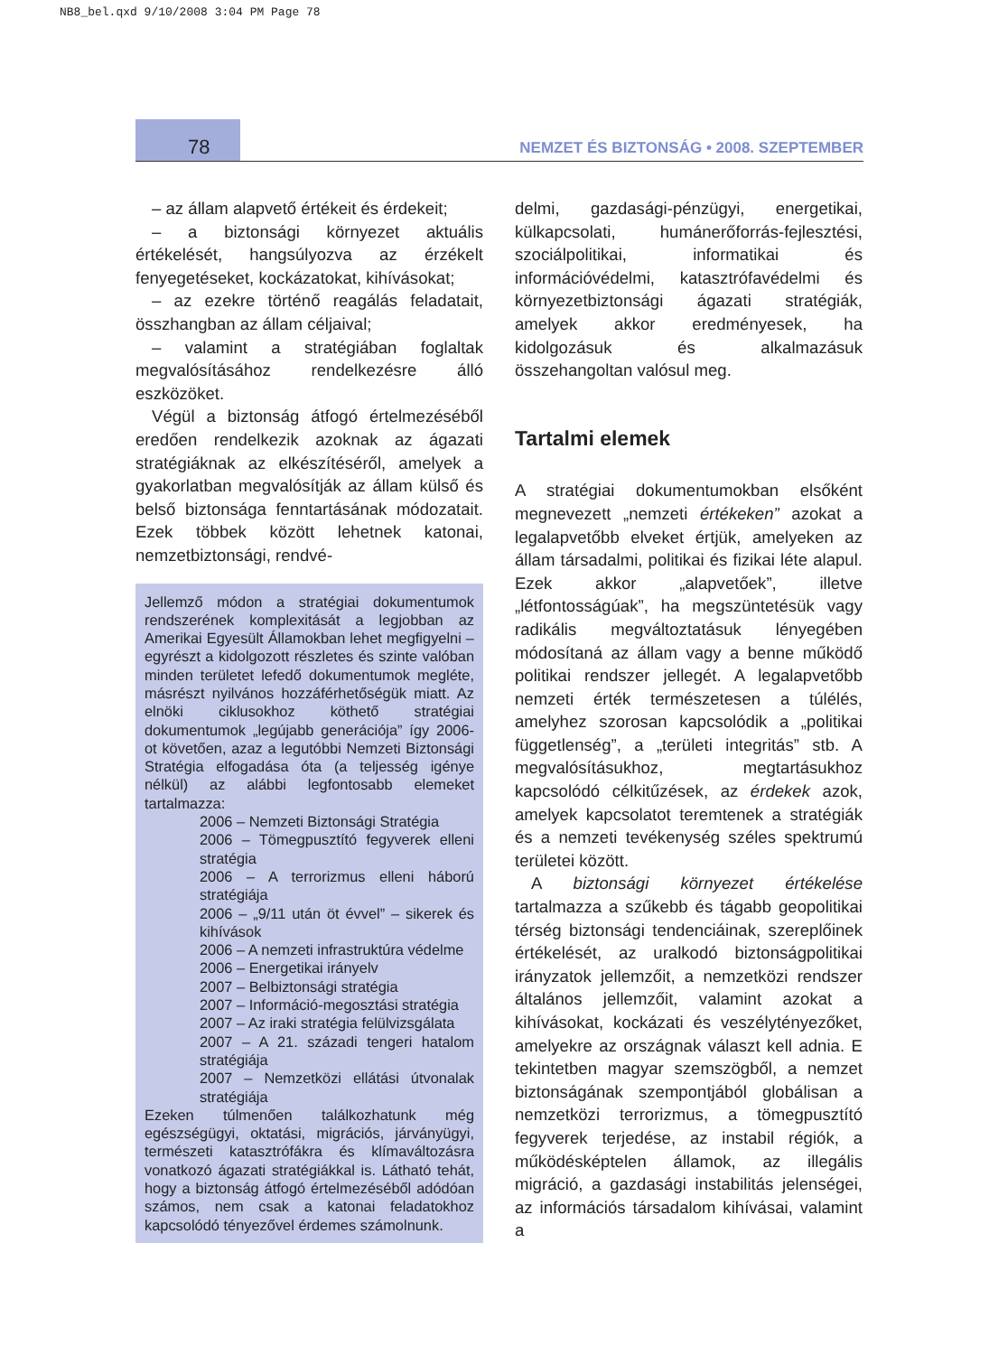NB8_bel.qxd 9/10/2008 3:04 PM Page 78
78
NEMZET ÉS BIZTONSÁG • 2008. SZEPTEMBER
– az állam alapvető értékeit és érdekeit;
– a biztonsági környezet aktuális értékelését, hangsúlyozva az érzékelt fenyegetéseket, kockázatokat, kihívásokat;
– az ezekre történő reagálás feladatait, összhangban az állam céljaival;
– valamint a stratégiában foglaltak megvalósításához rendelkezésre álló eszközöket.
Végül a biztonság átfogó értelmezéséből eredően rendelkezik azoknak az ágazati stratégiáknak az elkészítéséről, amelyek a gyakorlatban megvalósítják az állam külső és belső biztonsága fenntartásának módozatait. Ezek többek között lehetnek katonai, nemzetbiztonsági, rendvé-
Jellemző módon a stratégiai dokumentumok rendszerének komplexitását a legjobban az Amerikai Egyesült Államokban lehet megfigyelni – egyrészt a kidolgozott részletes és szinte valóban minden területet lefedő dokumentumok megléte, másrészt nyilvános hozzáférhetőségük miatt. Az elnöki ciklusokhoz köthető stratégiai dokumentumok „legújabb generációja” így 2006-ot követően, azaz a legutóbbi Nemzeti Biztonsági Stratégia elfogadása óta (a teljesség igénye nélkül) az alábbi legfontosabb elemeket tartalmazza:
2006 – Nemzeti Biztonsági Stratégia
2006 – Tömegpusztító fegyverek elleni stratégia
2006 – A terrorizmus elleni háború stratégiája
2006 – „9/11 után öt évvel” – sikerek és kihívások
2006 – A nemzeti infrastruktúra védelme
2006 – Energetikai irányelv
2007 – Belbiztonsági stratégia
2007 – Információ-megosztási stratégia
2007 – Az iraki stratégia felülvizsgálata
2007 – A 21. századi tengeri hatalom stratégiája
2007 – Nemzetközi ellátási útvonalak stratégiája
Ezeken túlmenően találkozhatunk még egészségügyi, oktatási, migrációs, járványügyi, természeti katasztrófákra és klímaváltozásra vonatkozó ágazati stratégiákkal is. Látható tehát, hogy a biztonság átfogó értelmezéséből adódóan számos, nem csak a katonai feladatokhoz kapcsolódó tényezővel érdemes számolnunk.
delmi, gazdasági-pénzügyi, energetikai, külkapcsolati, humánerőforrás-fejlesztési, szociálpolitikai, informatikai és információvédelmi, katasztrófavédelmi és környezetbiztonsági ágazati stratégiák, amelyek akkor eredményesek, ha kidolgozásuk és alkalmazásuk összehangoltan valósul meg.
Tartalmi elemek
A stratégiai dokumentumokban elsőként megnevezett „nemzeti értékeken” azokat a legalapvetőbb elveket értjük, amelyeken az állam társadalmi, politikai és fizikai léte alapul. Ezek akkor „alapvetőek”, illetve „létfontosságúak”, ha megszüntetésük vagy radikális megváltoztatásuk lényegében módosítaná az állam vagy a benne működő politikai rendszer jellegét. A legalapvetőbb nemzeti érték természetesen a túlélés, amelyhez szorosan kapcsolódik a „politikai függetlenség”, a „területi integritás” stb. A megvalósításukhoz, megtartásukhoz kapcsolódó célkitűzések, az érdekek azok, amelyek kapcsolatot teremtenek a stratégiák és a nemzeti tevékenység széles spektrumú területei között.
A biztonsági környezet értékelése tartalmazza a szűkebb és tágabb geopolitikai térség biztonsági tendenciáinak, szereplőinek értékelését, az uralkodó biztonságpolitikai irányzatok jellemzőit, a nemzetközi rendszer általános jellemzőit, valamint azokat a kihívásokat, kockázati és veszélytényezőket, amelyekre az országnak választ kell adnia. E tekintetben magyar szemszögből, a nemzet biztonságának szempontjából globálisan a nemzetközi terrorizmus, a tömegpusztító fegyverek terjedése, az instabil régiók, a működésképtelen államok, az illegális migráció, a gazdasági instabilitás jelenségei, az információs társadalom kihívásai, valamint a